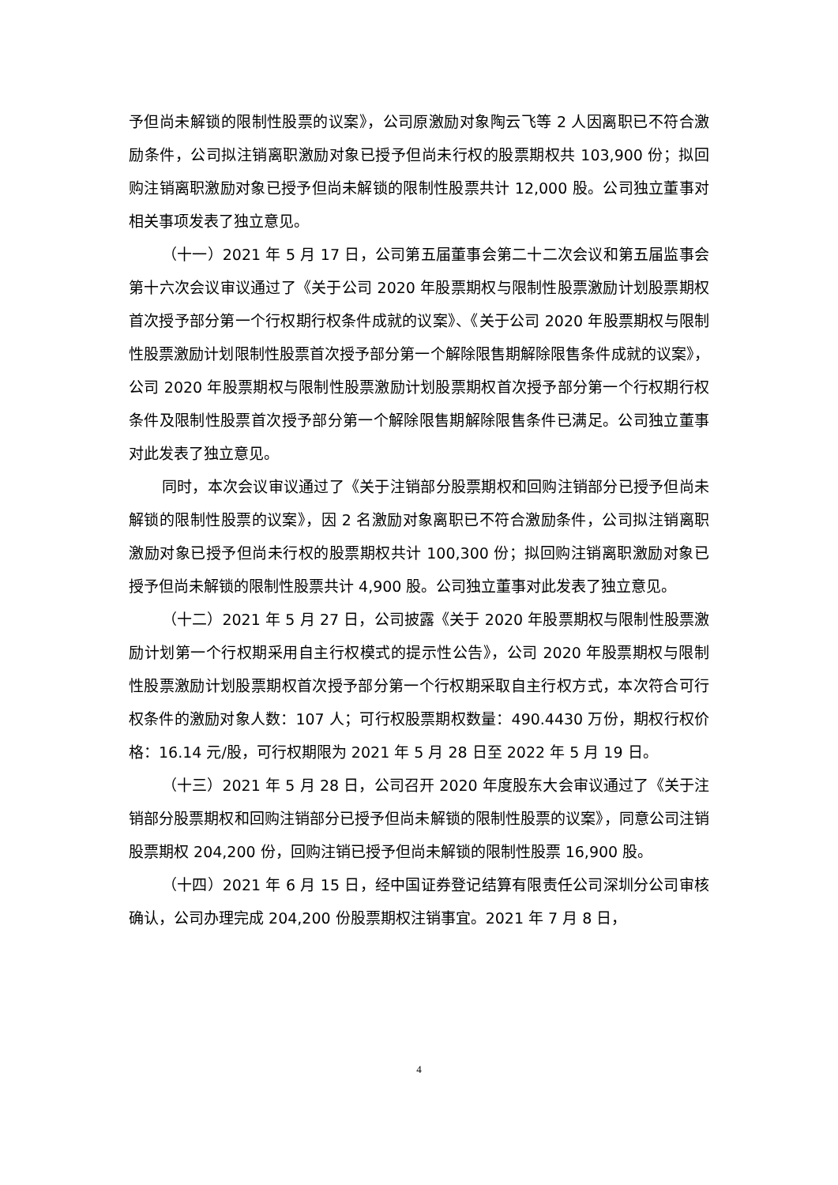予但尚未解锁的限制性股票的议案》，公司原激励对象陶云飞等 2 人因离职已不符合激励条件，公司拟注销离职激励对象已授予但尚未行权的股票期权共 103,900 份；拟回购注销离职激励对象已授予但尚未解锁的限制性股票共计 12,000 股。公司独立董事对相关事项发表了独立意见。
（十一）2021 年 5 月 17 日，公司第五届董事会第二十二次会议和第五届监事会第十六次会议审议通过了《关于公司 2020 年股票期权与限制性股票激励计划股票期权首次授予部分第一个行权期行权条件成就的议案》、《关于公司 2020 年股票期权与限制性股票激励计划限制性股票首次授予部分第一个解除限售期解除限售条件成就的议案》，公司 2020 年股票期权与限制性股票激励计划股票期权首次授予部分第一个行权期行权条件及限制性股票首次授予部分第一个解除限售期解除限售条件已满足。公司独立董事对此发表了独立意见。
同时，本次会议审议通过了《关于注销部分股票期权和回购注销部分已授予但尚未解锁的限制性股票的议案》，因 2 名激励对象离职已不符合激励条件，公司拟注销离职激励对象已授予但尚未行权的股票期权共计 100,300 份；拟回购注销离职激励对象已授予但尚未解锁的限制性股票共计 4,900 股。公司独立董事对此发表了独立意见。
（十二）2021 年 5 月 27 日，公司披露《关于 2020 年股票期权与限制性股票激励计划第一个行权期采用自主行权模式的提示性公告》，公司 2020 年股票期权与限制性股票激励计划股票期权首次授予部分第一个行权期采取自主行权方式，本次符合可行权条件的激励对象人数：107 人；可行权股票期权数量：490.4430 万份，期权行权价格：16.14 元/股，可行权期限为 2021 年 5 月 28 日至 2022 年 5 月 19 日。
（十三）2021 年 5 月 28 日，公司召开 2020 年度股东大会审议通过了《关于注销部分股票期权和回购注销部分已授予但尚未解锁的限制性股票的议案》，同意公司注销股票期权 204,200 份，回购注销已授予但尚未解锁的限制性股票 16,900 股。
（十四）2021 年 6 月 15 日，经中国证券登记结算有限责任公司深圳分公司审核确认，公司办理完成 204,200 份股票期权注销事宜。2021 年 7 月 8 日，
4